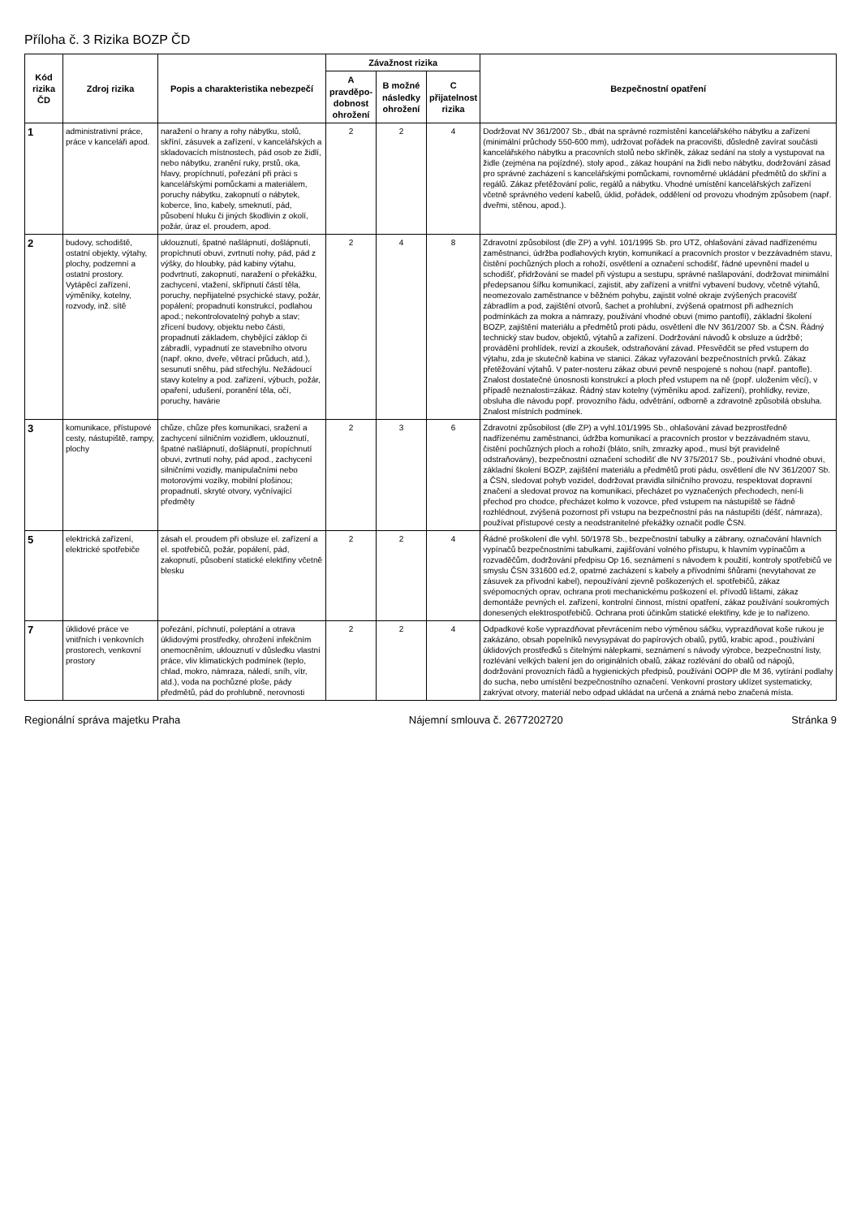Příloha č. 3 Rizika BOZP ČD
| Kód rizika ČD | Zdroj rizika | Popis a charakteristika nebezpečí | Závažnost rizika | | | Bezpečnostní opatření |
| --- | --- | --- | --- | --- | --- | --- |
| | | | A pravděpo-dobnost ohrožení | B možné následky ohrožení | C přijatelnost rizika | |
| 1 | administrativní práce, práce v kanceláři apod. | naražení o hrany a rohy nábytku, stolů, skříní, zásuvek a zařízení, v kancelářských a skladovacích místnostech, pád osob ze židlí, nebo nábytku, zranění ruky, prstů, oka, hlavy, propíchnutí, pořezání při práci s kancelářskými pomůckami a materiálem, poruchy nábytku, zakopnutí o nábytek, koberce, lino, kabely, smeknutí, pád, působení hluku či jiných škodlivin z okolí, požár, úraz el. proudem, apod. | 2 | 2 | 4 | Dodržovat NV 361/2007 Sb., dbát na správné rozmístění kancelářského nábytku a zařízení (minimální průchody 550-600 mm), udržovat pořádek na pracovišti, důsledně zavírat součásti kancelářského nábytku a pracovních stolů nebo skříněk, zákaz sedání na stoly a vystupovat na židle (zejména na pojízdné), stoly apod., zákaz houpání na židli nebo nábytku, dodržování zásad pro správné zacházení s kancelářskými pomůckami, rovnoměrné ukládání předmětů do skříní a regálů. Zákaz přetěžování polic, regálů a nábytku. Vhodné umístění kancelářských zařízení včetně správného vedení kabelů, úklid, pořádek, oddělení od provozu vhodným způsobem (např. dveřmi, stěnou, apod.). |
| 2 | budovy, schodiště, ostatní objekty, výtahy, plochy, podzemní a ostatní prostory. Vytápěcí zařízení, výměníky, kotelny, rozvody, inž. sítě | uklouznutí, špatné našlápnutí, došlápnutí, propíchnutí obuvi, zvrtnutí nohy, pád, pád z výšky, do hloubky, pád kabiny výtahu, podvrtnutí, zakopnutí, naražení o překážku, zachycení, vtažení, skřípnutí částí těla, poruchy, nepřijatelné psychické stavy, požár, popálení; propadnutí konstrukcí, podlahou apod.; nekontrolovatelný pohyb a stav; zřícení budovy, objektu nebo části, propadnutí základem, chybějící záklop či zábradlí, vypadnutí ze stavebního otvoru (např. okno, dveře, větrací průduch, atd.), sesunutí sněhu, pád střechýlu. Nežádoucí stavy kotelny a pod. zařízení, výbuch, požár, opaření, udušení, poranění těla, očí, poruchy, havárie | 2 | 4 | 8 | Zdravotní způsobilost (dle ZP) a vyhl. 101/1995 Sb. pro UTZ, ohlašování závad nadřízenému zaměstnanci, údržba podlahových krytin, komunikací a pracovních prostor v bezzávadném stavu, čistění pochůzných ploch a rohoží, osvětlení a označení schodišť, řádné upevnění madel u schodišť, přidržování se madel při výstupu a sestupu, správné našlapování, dodržovat minimální předepsanou šířku komunikací, zajistit, aby zařízení a vnitřní vybavení budovy, včetně výtahů, neomezovalo zaměstnance v běžném pohybu, zajistit volné okraje zvýšených pracovišť zábradlím a pod, zajištění otvorů, šachet a prohlubní, zvýšená opatrnost při adhezních podmínkách za mokra a námrazy, používání vhodné obuvi (mimo pantoflí), základní školení BOZP, zajištění materiálu a předmětů proti pádu, osvětlení dle NV 361/2007 Sb. a ČSN. Řádný technický stav budov, objektů, výtahů a zařízení. Dodržování návodů k obsluze a údržbě; provádění prohlídek, revizí a zkoušek, odstraňování závad. Přesvědčit se před vstupem do výtahu, zda je skutečně kabina ve stanici. Zákaz vyřazování bezpečnostních prvků. Zákaz přetěžování výtahů. V pater-nosteru zákaz obuvi pevně nespojené s nohou (např. pantofle). Znalost dostatečné únosnosti konstrukcí a ploch před vstupem na ně (popř. uložením věcí), v případě neznalosti=zákaz. Řádný stav kotelny (výměníku apod. zařízení), prohlídky, revize, obsluha dle návodu popř. provozního řádu, odvětrání, odborně a zdravotně způsobilá obsluha. Znalost místních podmínek. |
| 3 | komunikace, přístupové cesty, nástupiště, rampy, plochy | chůze, chůze přes komunikaci, sražení a zachycení silničním vozidlem, uklouznutí, špatné našlápnutí, došlápnutí, propíchnutí obuvi, zvrtnutí nohy, pád apod., zachycení silničními vozidly, manipulačními nebo motorovými vozíky, mobilní plošinou; propadnutí, skryté otvory, vyčnívající předměty | 2 | 3 | 6 | Zdravotní způsobilost (dle ZP) a vyhl.101/1995 Sb., ohlašování závad bezprostředně nadřízenému zaměstnanci, údržba komunikací a pracovních prostor v bezzávadném stavu, čistění pochůzných ploch a rohoží (bláto, sníh, zmrazky apod., musí být pravidelně odstraňovány), bezpečnostní označení schodišť dle NV 375/2017 Sb., používání vhodné obuvi, základní školení BOZP, zajištění materiálu a předmětů proti pádu, osvětlení dle NV 361/2007 Sb. a ČSN, sledovat pohyb vozidel, dodržovat pravidla silničního provozu, respektovat dopravní značení a sledovat provoz na komunikaci, přecházet po vyznačených přechodech, není-li přechod pro chodce, přecházet kolmo k vozovce, před vstupem na nástupiště se řádně rozhlédnout, zvýšená pozornost při vstupu na bezpečnostní pás na nástupišti (déšť, námraza), používat přístupové cesty a neodstranitelné překážky označit podle ČSN. |
| 5 | elektrická zařízení, elektrické spotřebiče | zásah el. proudem při obsluze el. zařízení a el. spotřebičů, požár, popálení, pád, zakopnutí, působení statické elektřiny včetně blesku | 2 | 2 | 4 | Řádné proškolení dle vyhl. 50/1978 Sb., bezpečnostní tabulky a zábrany, označování hlavních vypínačů bezpečnostními tabulkami, zajišťování volného přístupu, k hlavním vypínačům a rozvaděčům, dodržování předpisu Op 16, seznámení s návodem k použití, kontroly spotřebičů ve smyslu ČSN 331600 ed.2, opatrné zacházení s kabely a přívodními šňůrami (nevytahovat ze zásuvek za přívodní kabel), nepoužívání zjevně poškozených el. spotřebičů, zákaz svépomocných oprav, ochrana proti mechanickému poškození el. přívodů lištami, zákaz demontáže pevných el. zařízení, kontrolní činnost, místní opatření, zákaz používání soukromých donesených elektrospotřebičů. Ochrana proti účinkům statické elektřiny, kde je to nařízeno. |
| 7 | úklidové práce ve vnitřních i venkovních prostorech, venkovní prostory | pořezání, píchnutí, poleptání a otrava úklidovými prostředky, ohrožení infekčním onemocněním, uklouznutí v důsledku vlastní práce, vliv klimatických podmínek (teplo, chlad, mokro, námraza, náledí, sníh, vítr, atd.), voda na pochůzné ploše, pády předmětů, pád do prohlubně, nerovnosti | 2 | 2 | 4 | Odpadkové koše vyprazdňovat převrácením nebo výměnou sáčku, vyprazdňovat koše rukou je zakázáno, obsah popelníků nevysypávat do papírových obalů, pytlů, krabic apod., používání úklidových prostředků s čitelnými nálepkami, seznámení s návody výrobce, bezpečnostní listy, rozlévání velkých balení jen do originálních obalů, zákaz rozlévání do obalů od nápojů, dodržování provozních řádů a hygienických předpisů, používání OOPP dle M 36, vytírání podlahy do sucha, nebo umístění bezpečnostního označení. Venkovní prostory uklízet systematicky, zakrývat otvory, materiál nebo odpad ukládat na určená a známá nebo značená místa. |
Regionální správa majetku Praha Nájemní smlouva č. 2677202720 Stránka 9